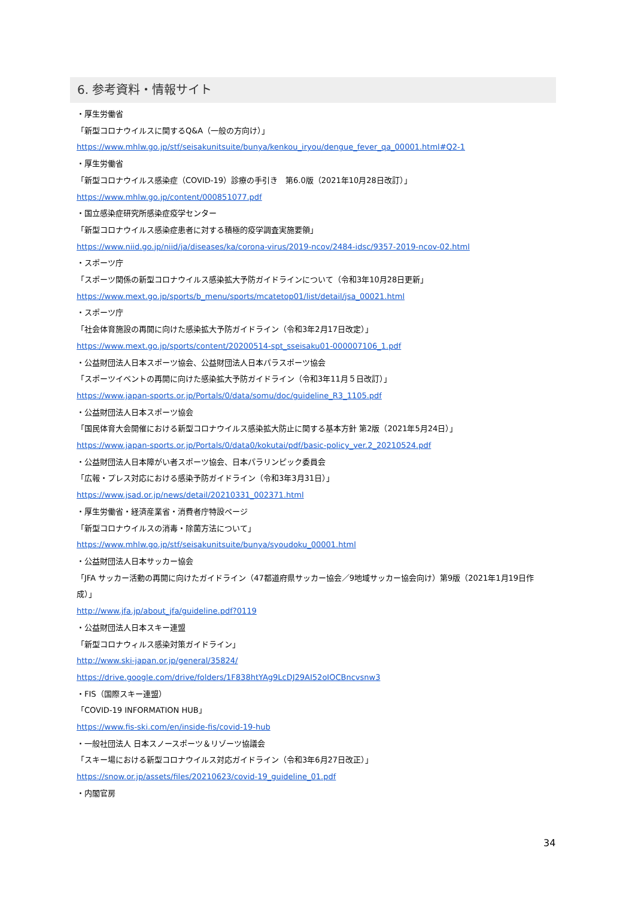6. 参考資料・情報サイト
・厚生労働省
「新型コロナウイルスに関するQ&A（一般の方向け）」
https://www.mhlw.go.jp/stf/seisakunitsuite/bunya/kenkou_iryou/dengue_fever_qa_00001.html#Q2-1
・厚生労働省
「新型コロナウイルス感染症（COVID-19）診療の手引き　第6.0版（2021年10月28日改訂）」
https://www.mhlw.go.jp/content/000851077.pdf
・国立感染症研究所感染症疫学センター
「新型コロナウイルス感染症患者に対する積極的疫学調査実施要領」
https://www.niid.go.jp/niid/ja/diseases/ka/corona-virus/2019-ncov/2484-idsc/9357-2019-ncov-02.html
・スポーツ庁
「スポーツ関係の新型コロナウイルス感染拡大予防ガイドラインについて（令和3年10月28日更新」
https://www.mext.go.jp/sports/b_menu/sports/mcatetop01/list/detail/jsa_00021.html
・スポーツ庁
「社会体育施設の再開に向けた感染拡大予防ガイドライン（令和3年2月17日改定）」
https://www.mext.go.jp/sports/content/20200514-spt_sseisaku01-000007106_1.pdf
・公益財団法人日本スポーツ協会、公益財団法人日本パラスポーツ協会
「スポーツイベントの再開に向けた感染拡大予防ガイドライン（令和3年11月５日改訂）」
https://www.japan-sports.or.jp/Portals/0/data/somu/doc/guideline_R3_1105.pdf
・公益財団法人日本スポーツ協会
「国民体育大会開催における新型コロナウイルス感染拡大防止に関する基本方針 第2版（2021年5月24日）」
https://www.japan-sports.or.jp/Portals/0/data0/kokutai/pdf/basic-policy_ver.2_20210524.pdf
・公益財団法人日本障がい者スポーツ協会、日本パラリンピック委員会
「広報・プレス対応における感染予防ガイドライン（令和3年3月31日）」
https://www.jsad.or.jp/news/detail/20210331_002371.html
・厚生労働省・経済産業省・消費者庁特設ページ
「新型コロナウイルスの消毒・除菌方法について」
https://www.mhlw.go.jp/stf/seisakunitsuite/bunya/syoudoku_00001.html
・公益財団法人日本サッカー協会
「JFA サッカー活動の再開に向けたガイドライン（47都道府県サッカー協会／9地域サッカー協会向け）第9版（2021年1月19日作成）」
http://www.jfa.jp/about_jfa/guideline.pdf?0119
・公益財団法人日本スキー連盟
「新型コロナウィルス感染対策ガイドライン」
http://www.ski-japan.or.jp/general/35824/
https://drive.google.com/drive/folders/1F838htYAg9LcDJ29AI52oIOCBncvsnw3
・FIS（国際スキー連盟）
「COVID-19 INFORMATION HUB」
https://www.fis-ski.com/en/inside-fis/covid-19-hub
・一般社団法人 日本スノースポーツ＆リゾーツ協議会
「スキー場における新型コロナウイルス対応ガイドライン（令和3年6月27日改正）」
https://snow.or.jp/assets/files/20210623/covid-19_guideline_01.pdf
・内閣官房
34